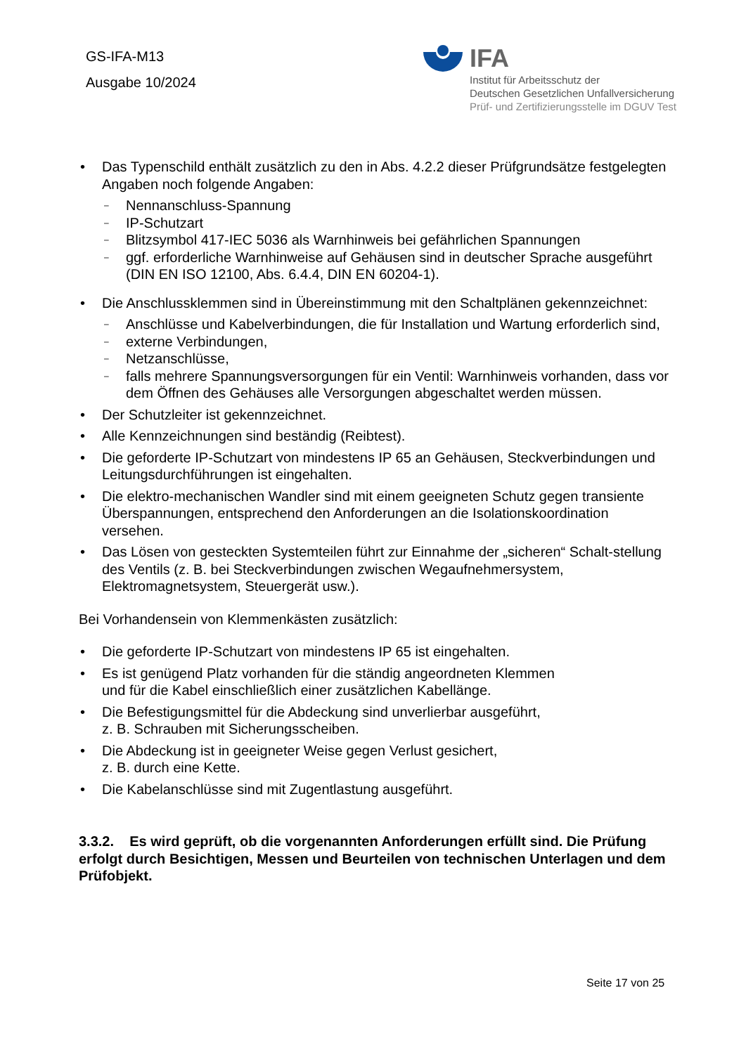GS-IFA-M13
Ausgabe 10/2024
IFA
Institut für Arbeitsschutz der
Deutschen Gesetzlichen Unfallversicherung
Prüf- und Zertifizierungsstelle im DGUV Test
• Das Typenschild enthält zusätzlich zu den in Abs. 4.2.2 dieser Prüfgrundsätze festgelegten Angaben noch folgende Angaben:
– Nennanschluss-Spannung
– IP-Schutzart
– Blitzsymbol 417-IEC 5036 als Warnhinweis bei gefährlichen Spannungen
– ggf. erforderliche Warnhinweise auf Gehäusen sind in deutscher Sprache ausgeführt (DIN EN ISO 12100, Abs. 6.4.4, DIN EN 60204-1).
• Die Anschlussklemmen sind in Übereinstimmung mit den Schaltplänen gekennzeichnet:
– Anschlüsse und Kabelverbindungen, die für Installation und Wartung erforderlich sind,
– externe Verbindungen,
– Netzanschlüsse,
– falls mehrere Spannungsversorgungen für ein Ventil: Warnhinweis vorhanden, dass vor dem Öffnen des Gehäuses alle Versorgungen abgeschaltet werden müssen.
• Der Schutzleiter ist gekennzeichnet.
• Alle Kennzeichnungen sind beständig (Reibtest).
• Die geforderte IP-Schutzart von mindestens IP 65 an Gehäusen, Steckverbindungen und Leitungsdurchführungen ist eingehalten.
• Die elektro-mechanischen Wandler sind mit einem geeigneten Schutz gegen transiente Überspannungen, entsprechend den Anforderungen an die Isolationskoordination versehen.
• Das Lösen von gesteckten Systemteilen führt zur Einnahme der „sicheren“ Schalt-stellung des Ventils (z. B. bei Steckverbindungen zwischen Wegaufnehmersystem, Elektromagnetsystem, Steuergerät usw.).
Bei Vorhandensein von Klemmenkästen zusätzlich:
• Die geforderte IP-Schutzart von mindestens IP 65 ist eingehalten.
• Es ist genügend Platz vorhanden für die ständig angeordneten Klemmen
und für die Kabel einschließlich einer zusätzlichen Kabellänge.
• Die Befestigungsmittel für die Abdeckung sind unverlierbar ausgeführt,
z. B. Schrauben mit Sicherungsscheiben.
• Die Abdeckung ist in geeigneter Weise gegen Verlust gesichert,
z. B. durch eine Kette.
• Die Kabelanschlüsse sind mit Zugentlastung ausgeführt.
3.3.2. Es wird geprüft, ob die vorgenannten Anforderungen erfüllt sind. Die Prüfung erfolgt durch Besichtigen, Messen und Beurteilen von technischen Unterlagen und dem Prüfobjekt.
Seite 17 von 25